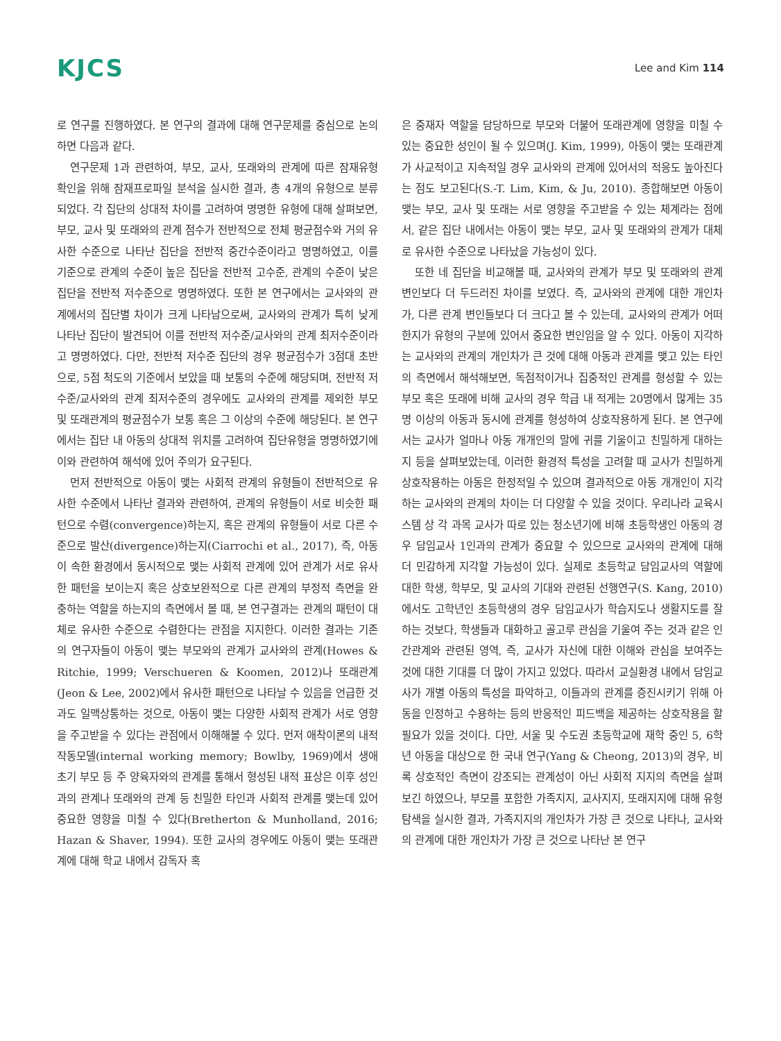KJCS
Lee and Kim 114
로 연구를 진행하였다. 본 연구의 결과에 대해 연구문제를 중심으로 논의하면 다음과 같다.
연구문제 1과 관련하여, 부모, 교사, 또래와의 관계에 따른 잠재유형 확인을 위해 잠재프로파일 분석을 실시한 결과, 총 4개의 유형으로 분류되었다. 각 집단의 상대적 차이를 고려하여 명명한 유형에 대해 살펴보면, 부모, 교사 및 또래와의 관계 점수가 전반적으로 전체 평균점수와 거의 유사한 수준으로 나타난 집단을 전반적 중간수준이라고 명명하였고, 이를 기준으로 관계의 수준이 높은 집단을 전반적 고수준, 관계의 수준이 낮은 집단을 전반적 저수준으로 명명하였다. 또한 본 연구에서는 교사와의 관계에서의 집단별 차이가 크게 나타남으로써, 교사와의 관계가 특히 낮게 나타난 집단이 발견되어 이를 전반적 저수준/교사와의 관계 최저수준이라고 명명하였다. 다만, 전반적 저수준 집단의 경우 평균점수가 3점대 초반으로, 5점 척도의 기준에서 보았을 때 보통의 수준에 해당되며, 전반적 저수준/교사와의 관계 최저수준의 경우에도 교사와의 관계를 제외한 부모 및 또래관계의 평균점수가 보통 혹은 그 이상의 수준에 해당된다. 본 연구에서는 집단 내 아동의 상대적 위치를 고려하여 집단유형을 명명하였기에 이와 관련하여 해석에 있어 주의가 요구된다.
먼저 전반적으로 아동이 맺는 사회적 관계의 유형들이 전반적으로 유사한 수준에서 나타난 결과와 관련하여, 관계의 유형들이 서로 비슷한 패턴으로 수렴(convergence)하는지, 혹은 관계의 유형들이 서로 다른 수준으로 발산(divergence)하는지(Ciarrochi et al., 2017), 즉, 아동이 속한 환경에서 동시적으로 맺는 사회적 관계에 있어 관계가 서로 유사한 패턴을 보이는지 혹은 상호보완적으로 다른 관계의 부정적 측면을 완충하는 역할을 하는지의 측면에서 볼 때, 본 연구결과는 관계의 패턴이 대체로 유사한 수준으로 수렴한다는 관점을 지지한다. 이러한 결과는 기존의 연구자들이 아동이 맺는 부모와의 관계가 교사와의 관계(Howes & Ritchie, 1999; Verschueren & Koomen, 2012)나 또래관계(Jeon & Lee, 2002)에서 유사한 패턴으로 나타날 수 있음을 언급한 것과도 일맥상통하는 것으로, 아동이 맺는 다양한 사회적 관계가 서로 영향을 주고받을 수 있다는 관점에서 이해해볼 수 있다. 먼저 애착이론의 내적 작동모델(internal working memory; Bowlby, 1969)에서 생애 초기 부모 등 주 양육자와의 관계를 통해서 형성된 내적 표상은 이후 성인과의 관계나 또래와의 관계 등 친밀한 타인과 사회적 관계를 맺는데 있어 중요한 영향을 미칠 수 있다(Bretherton & Munholland, 2016; Hazan & Shaver, 1994). 또한 교사의 경우에도 아동이 맺는 또래관계에 대해 학교 내에서 감독자 혹
은 중재자 역할을 담당하므로 부모와 더불어 또래관계에 영향을 미칠 수 있는 중요한 성인이 될 수 있으며(J. Kim, 1999), 아동이 맺는 또래관계가 사교적이고 지속적일 경우 교사와의 관계에 있어서의 적응도 높아진다는 점도 보고된다(S.-T. Lim, Kim, & Ju, 2010). 종합해보면 아동이 맺는 부모, 교사 및 또래는 서로 영향을 주고받을 수 있는 체계라는 점에서, 같은 집단 내에서는 아동이 맺는 부모, 교사 및 또래와의 관계가 대체로 유사한 수준으로 나타났을 가능성이 있다.
또한 네 집단을 비교해볼 때, 교사와의 관계가 부모 및 또래와의 관계 변인보다 더 두드러진 차이를 보였다. 즉, 교사와의 관계에 대한 개인차가, 다른 관계 변인들보다 더 크다고 볼 수 있는데, 교사와의 관계가 어떠한지가 유형의 구분에 있어서 중요한 변인임을 알 수 있다. 아동이 지각하는 교사와의 관계의 개인차가 큰 것에 대해 아동과 관계를 맺고 있는 타인의 측면에서 해석해보면, 독점적이거나 집중적인 관계를 형성할 수 있는 부모 혹은 또래에 비해 교사의 경우 학급 내 적게는 20명에서 많게는 35명 이상의 아동과 동시에 관계를 형성하여 상호작용하게 된다. 본 연구에서는 교사가 얼마나 아동 개개인의 말에 귀를 기울이고 친밀하게 대하는지 등을 살펴보았는데, 이러한 환경적 특성을 고려할 때 교사가 친밀하게 상호작용하는 아동은 한정적일 수 있으며 결과적으로 아동 개개인이 지각하는 교사와의 관계의 차이는 더 다양할 수 있을 것이다. 우리나라 교육시스템 상 각 과목 교사가 따로 있는 청소년기에 비해 초등학생인 아동의 경우 담임교사 1인과의 관계가 중요할 수 있으므로 교사와의 관계에 대해 더 민감하게 지각할 가능성이 있다. 실제로 초등학교 담임교사의 역할에 대한 학생, 학부모, 및 교사의 기대와 관련된 선행연구(S. Kang, 2010)에서도 고학년인 초등학생의 경우 담임교사가 학습지도나 생활지도를 잘하는 것보다, 학생들과 대화하고 골고루 관심을 기울여 주는 것과 같은 인간관계와 관련된 영역, 즉, 교사가 자신에 대한 이해와 관심을 보여주는 것에 대한 기대를 더 많이 가지고 있었다. 따라서 교실환경 내에서 담임교사가 개별 아동의 특성을 파악하고, 이들과의 관계를 증진시키기 위해 아동을 인정하고 수용하는 등의 반응적인 피드백을 제공하는 상호작용을 할 필요가 있을 것이다. 다만, 서울 및 수도권 초등학교에 재학 중인 5, 6학년 아동을 대상으로 한 국내 연구(Yang & Cheong, 2013)의 경우, 비록 상호적인 측면이 강조되는 관계성이 아닌 사회적 지지의 측면을 살펴보긴 하였으나, 부모를 포함한 가족지지, 교사지지, 또래지지에 대해 유형탐색을 실시한 결과, 가족지지의 개인차가 가장 큰 것으로 나타나, 교사와의 관계에 대한 개인차가 가장 큰 것으로 나타난 본 연구